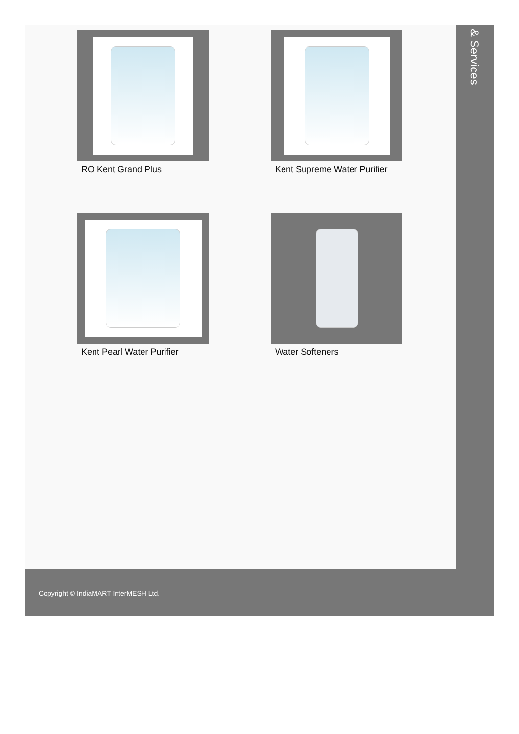RO Kent Grand Plus Kent Supreme Water Purifier
Kent Pearl Water Purifier Water Softeners
& Services
Copyright © IndiaMART InterMESH Ltd.